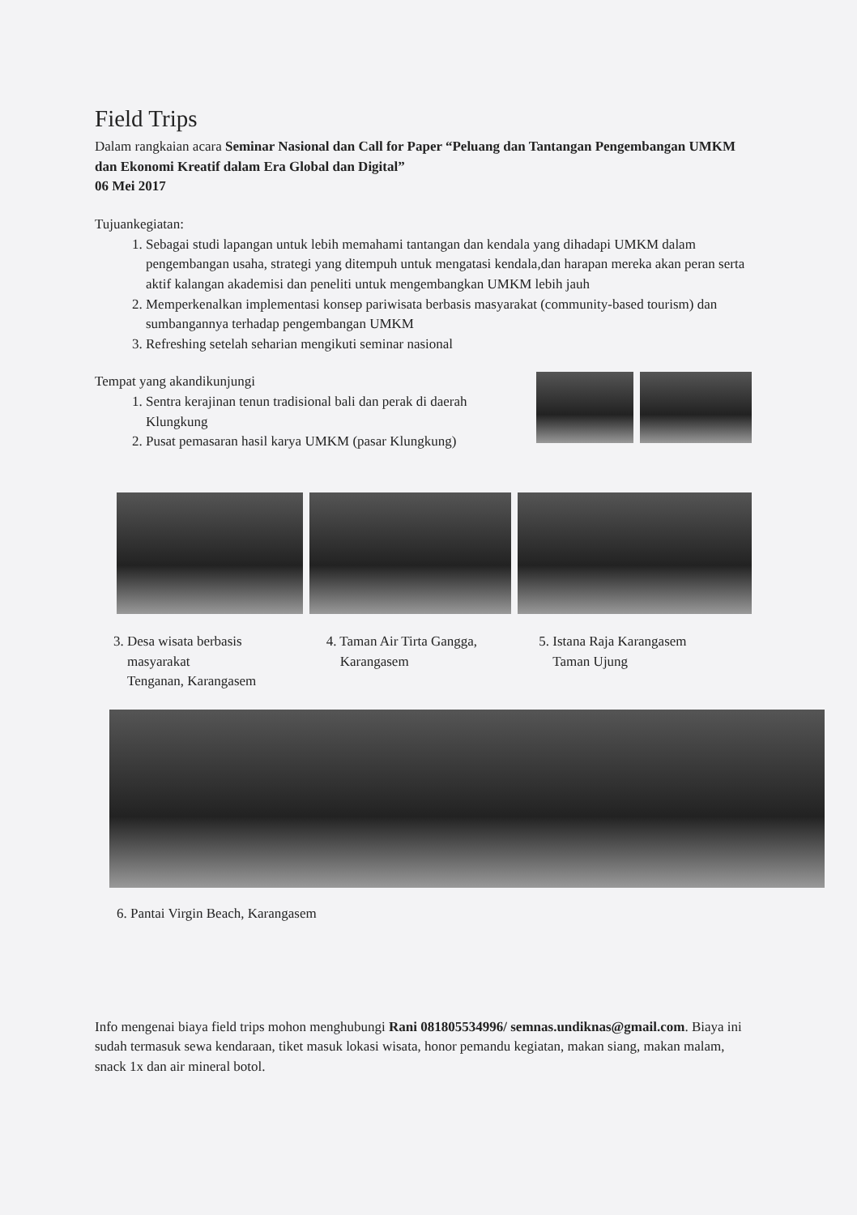Field Trips
Dalam rangkaian acara Seminar Nasional dan Call for Paper “Peluang dan Tantangan Pengembangan UMKM dan Ekonomi Kreatif dalam Era Global dan Digital”
06 Mei 2017
Tujuankegiatan:
1. Sebagai studi lapangan untuk lebih memahami tantangan dan kendala yang dihadapi UMKM dalam pengembangan usaha, strategi yang ditempuh untuk mengatasi kendala,dan harapan mereka akan peran serta aktif kalangan akademisi dan peneliti untuk mengembangkan UMKM lebih jauh
2. Memperkenalkan implementasi konsep pariwisata berbasis masyarakat (community-based tourism) dan sumbangannya terhadap pengembangan UMKM
3. Refreshing setelah seharian mengikuti seminar nasional
Tempat yang akandikunjungi
1. Sentra kerajinan tenun tradisional bali dan perak di daerah Klungkung
2. Pusat pemasaran hasil karya UMKM (pasar Klungkung)
3. Desa wisata berbasis
masyarakat
Tenganan, Karangasem
4. Taman Air Tirta Gangga,
Karangasem
5. Istana Raja Karangasem
Taman Ujung
6. Pantai Virgin Beach, Karangasem
Info mengenai biaya field trips mohon menghubungi Rani 081805534996/ semnas.undiknas@gmail.com. Biaya ini sudah termasuk sewa kendaraan, tiket masuk lokasi wisata, honor pemandu kegiatan, makan siang, makan malam, snack 1x dan air mineral botol.